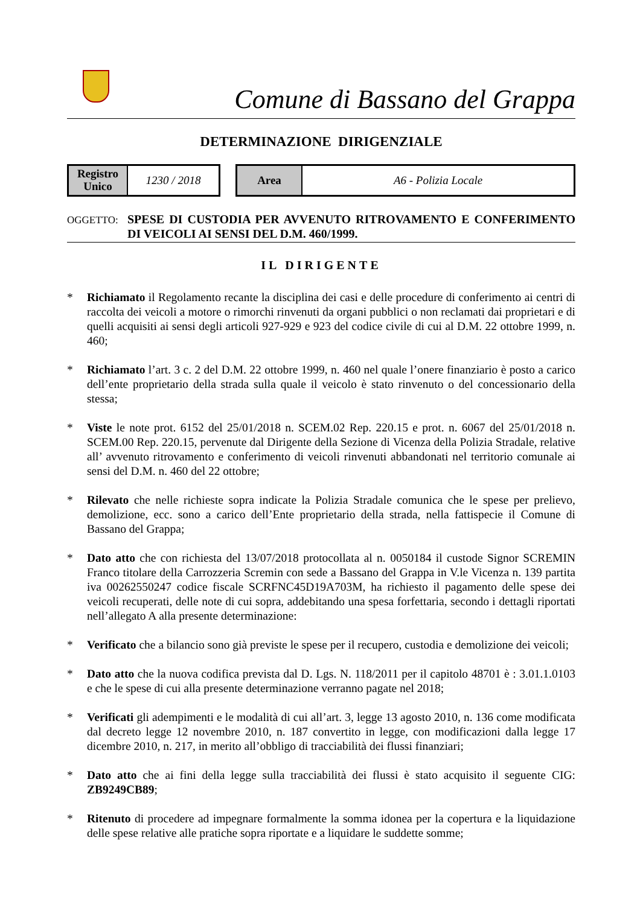Comune di Bassano del Grappa
DETERMINAZIONE DIRIGENZIALE
| Registro Unico | 1230 / 2018 |
| Area | A6 - Polizia Locale |
OGGETTO:
SPESE DI CUSTODIA PER AVVENUTO RITROVAMENTO E CONFERIMENTO DI VEICOLI AI SENSI DEL D.M. 460/1999.
IL DIRIGENTE
* Richiamato il Regolamento recante la disciplina dei casi e delle procedure di conferimento ai centri di raccolta dei veicoli a motore o rimorchi rinvenuti da organi pubblici o non reclamati dai proprietari e di quelli acquisiti ai sensi degli articoli 927-929 e 923 del codice civile di cui al D.M. 22 ottobre 1999, n. 460;
* Richiamato l’art. 3 c. 2 del D.M. 22 ottobre 1999, n. 460 nel quale l’onere finanziario è posto a carico dell’ente proprietario della strada sulla quale il veicolo è stato rinvenuto o del concessionario della stessa;
* Viste le note prot. 6152 del 25/01/2018 n. SCEM.02 Rep. 220.15 e prot. n. 6067 del 25/01/2018 n. SCEM.00 Rep. 220.15, pervenute dal Dirigente della Sezione di Vicenza della Polizia Stradale, relative all’ avvenuto ritrovamento e conferimento di veicoli rinvenuti abbandonati nel territorio comunale ai sensi del D.M. n. 460 del 22 ottobre;
* Rilevato che nelle richieste sopra indicate la Polizia Stradale comunica che le spese per prelievo, demolizione, ecc. sono a carico dell’Ente proprietario della strada, nella fattispecie il Comune di Bassano del Grappa;
* Dato atto che con richiesta del 13/07/2018 protocollata al n. 0050184 il custode Signor SCREMIN Franco titolare della Carrozzeria Scremin con sede a Bassano del Grappa in V.le Vicenza n. 139 partita iva 00262550247 codice fiscale SCRFNC45D19A703M, ha richiesto il pagamento delle spese dei veicoli recuperati, delle note di cui sopra, addebitando una spesa forfettaria, secondo i dettagli riportati nell’allegato A alla presente determinazione:
* Verificato che a bilancio sono già previste le spese per il recupero, custodia e demolizione dei veicoli;
* Dato atto che la nuova codifica prevista dal D. Lgs. N. 118/2011 per il capitolo 48701 è : 3.01.1.0103 e che le spese di cui alla presente determinazione verranno pagate nel 2018;
* Verificati gli adempimenti e le modalità di cui all’art. 3, legge 13 agosto 2010, n. 136 come modificata dal decreto legge 12 novembre 2010, n. 187 convertito in legge, con modificazioni dalla legge 17 dicembre 2010, n. 217, in merito all’obbligo di tracciabilità dei flussi finanziari;
* Dato atto che ai fini della legge sulla tracciabilità dei flussi è stato acquisito il seguente CIG: ZB9249CB89;
* Ritenuto di procedere ad impegnare formalmente la somma idonea per la copertura e la liquidazione delle spese relative alle pratiche sopra riportate e a liquidare le suddette somme;